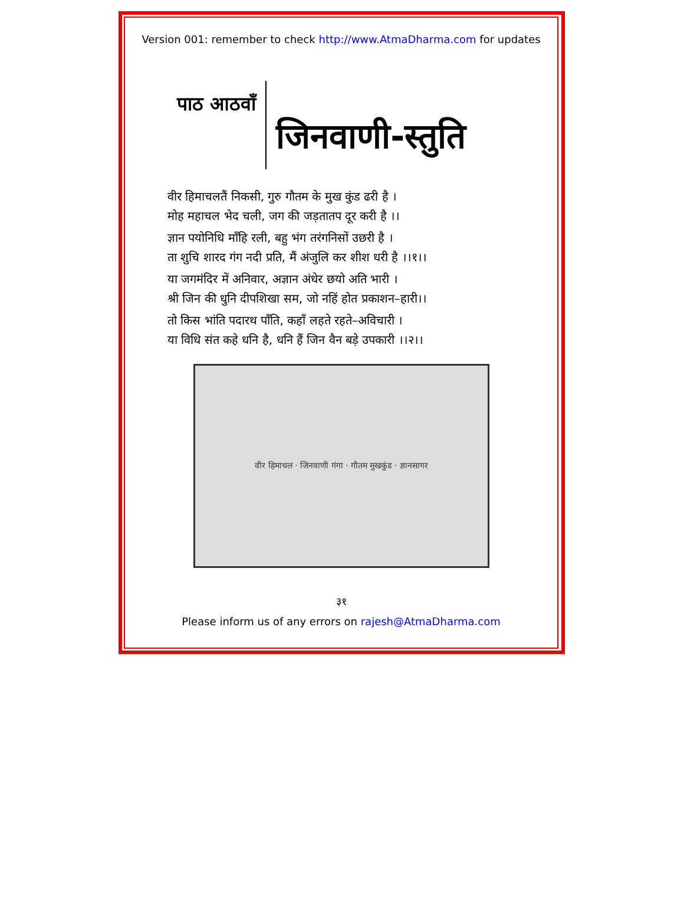Version 001: remember to check http://www.AtmaDharma.com for updates
पाठ आठवाँ
जिनवाणी-स्तुति
वीर हिमाचलतैं निकसी, गुरु गौतम के मुख कुंड ढरी है ।
मोह महाचल भेद चली, जग की जड़तातप दूर करी है ।।
ज्ञान पयोनिधि माँहि रली, बहु भंग तरंगनिसों उछरी है ।
ता शुचि शारद गंग नदी प्रति, मैं अंजुलि कर शीश धरी है ।।१।।
या जगमंदिर में अनिवार, अज्ञान अंधेर छयो अति भारी ।
श्री जिन की धुनि दीपशिखा सम, जो नहिं होत प्रकाशन–हारी।।
तो किस भांति पदारथ पाँति, कहाँ लहते रहते–अविचारी ।
या विधि संत कहे धनि है, धनि हैं जिन वैन बड़े उपकारी ।।२।।
वीर हिमाचल · जिनवाणी गंगा · गौतम मुखकुंड · ज्ञानसागर
३१
Please inform us of any errors on rajesh@AtmaDharma.com